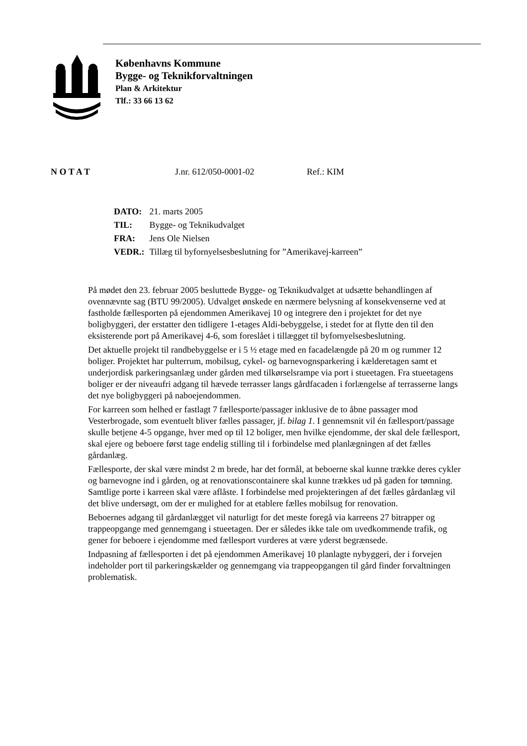Københavns Kommune
Bygge- og Teknikforvaltningen
Plan & Arkitektur
Tlf.: 33 66 13 62
N O T A T J.nr. 612/050-0001-02 Ref.: KIM
| DATO: | 21. marts 2005 |
| TIL: | Bygge- og Teknikudvalget |
| FRA: | Jens Ole Nielsen |
| VEDR.: | Tillæg til byfornyelsesbeslutning for ”Amerikavej-karreen” |
På mødet den 23. februar 2005 besluttede Bygge- og Teknikudvalget at udsætte behandlingen af ovennævnte sag (BTU 99/2005). Udvalget ønskede en nærmere belysning af konsekvenserne ved at fastholde fællesporten på ejendommen Amerikavej 10 og integrere den i projektet for det nye boligbyggeri, der erstatter den tidligere 1-etages Aldi-bebyggelse, i stedet for at flytte den til den eksisterende port på Amerikavej 4-6, som foreslået i tillægget til byfornyelsesbeslutning.
Det aktuelle projekt til randbebyggelse er i 5 ½ etage med en facadelængde på 20 m og rummer 12 boliger. Projektet har pulterrum, mobilsug, cykel- og barnevognsparkering i kælderetagen samt et underjordisk parkeringsanlæg under gården med tilkørselsrampe via port i stueetagen. Fra stueetagens boliger er der niveaufri adgang til hævede terrasser langs gårdfacaden i forlængelse af terrasserne langs det nye boligbyggeri på naboejendommen.
For karreen som helhed er fastlagt 7 fællesporte/passager inklusive de to åbne passager mod Vesterbrogade, som eventuelt bliver fælles passager, jf. bilag 1. I gennemsnit vil én fællesport/passage skulle betjene 4-5 opgange, hver med op til 12 boliger, men hvilke ejendomme, der skal dele fællesport, skal ejere og beboere først tage endelig stilling til i forbindelse med planlægningen af det fælles gårdanlæg.
Fællesporte, der skal være mindst 2 m brede, har det formål, at beboerne skal kunne trække deres cykler og barnevogne ind i gården, og at renovationscontainere skal kunne trækkes ud på gaden for tømning. Samtlige porte i karreen skal være aflåste. I forbindelse med projekteringen af det fælles gårdanlæg vil det blive undersøgt, om der er mulighed for at etablere fælles mobilsug for renovation.
Beboernes adgang til gårdanlægget vil naturligt for det meste foregå via karreens 27 bitrapper og trappeopgange med gennemgang i stueetagen. Der er således ikke tale om uvedkommende trafik, og gener for beboere i ejendomme med fællesport vurderes at være yderst begrænsede.
Indpasning af fællesporten i det på ejendommen Amerikavej 10 planlagte nybyggeri, der i forvejen indeholder port til parkeringskælder og gennemgang via trappeopgangen til gård finder forvaltningen problematisk.